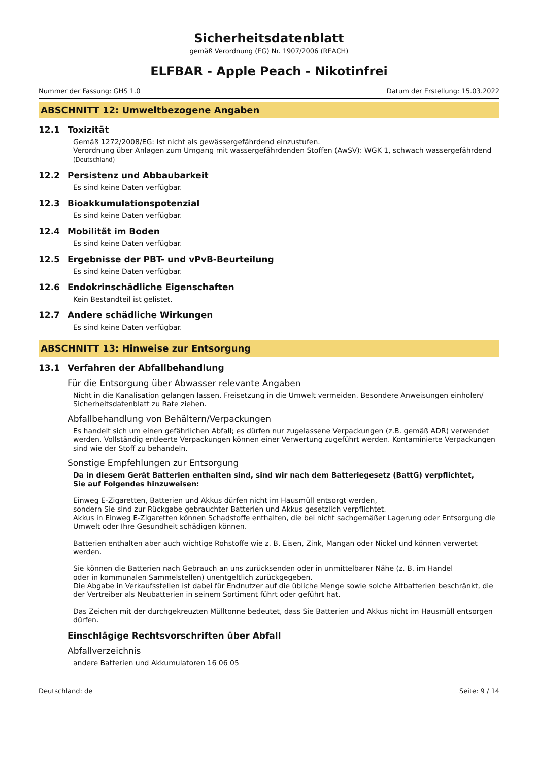Sicherheitsdatenblatt
gemäß Verordnung (EG) Nr. 1907/2006 (REACH)
ELFBAR - Apple Peach - Nikotinfrei
Nummer der Fassung: GHS 1.0 Datum der Erstellung: 15.03.2022
ABSCHNITT 12: Umweltbezogene Angaben
12.1 Toxizität
Gemäß 1272/2008/EG: Ist nicht als gewässergefährdend einzustufen.
Verordnung über Anlagen zum Umgang mit wassergefährdenden Stoffen (AwSV): WGK 1, schwach wassergefährdend (Deutschland)
12.2 Persistenz und Abbaubarkeit
Es sind keine Daten verfügbar.
12.3 Bioakkumulationspotenzial
Es sind keine Daten verfügbar.
12.4 Mobilität im Boden
Es sind keine Daten verfügbar.
12.5 Ergebnisse der PBT- und vPvB-Beurteilung
Es sind keine Daten verfügbar.
12.6 Endokrinschädliche Eigenschaften
Kein Bestandteil ist gelistet.
12.7 Andere schädliche Wirkungen
Es sind keine Daten verfügbar.
ABSCHNITT 13: Hinweise zur Entsorgung
13.1 Verfahren der Abfallbehandlung
Für die Entsorgung über Abwasser relevante Angaben
Nicht in die Kanalisation gelangen lassen. Freisetzung in die Umwelt vermeiden. Besondere Anweisungen einholen/ Sicherheitsdatenblatt zu Rate ziehen.
Abfallbehandlung von Behältern/Verpackungen
Es handelt sich um einen gefährlichen Abfall; es dürfen nur zugelassene Verpackungen (z.B. gemäß ADR) verwendet werden. Vollständig entleerte Verpackungen können einer Verwertung zugeführt werden. Kontaminierte Verpackungen sind wie der Stoff zu behandeln.
Sonstige Empfehlungen zur Entsorgung
Da in diesem Gerät Batterien enthalten sind, sind wir nach dem Batteriegesetz (BattG) verpflichtet,
Sie auf Folgendes hinzuweisen:
Einweg E-Zigaretten, Batterien und Akkus dürfen nicht im Hausmüll entsorgt werden,
sondern Sie sind zur Rückgabe gebrauchter Batterien und Akkus gesetzlich verpflichtet.
Akkus in Einweg E-Zigaretten können Schadstoffe enthalten, die bei nicht sachgemäßer Lagerung oder Entsorgung die Umwelt oder Ihre Gesundheit schädigen können.
Batterien enthalten aber auch wichtige Rohstoffe wie z. B. Eisen, Zink, Mangan oder Nickel und können verwertet werden.
Sie können die Batterien nach Gebrauch an uns zurücksenden oder in unmittelbarer Nähe (z. B. im Handel
oder in kommunalen Sammelstellen) unentgeltlich zurückgegeben.
Die Abgabe in Verkaufsstellen ist dabei für Endnutzer auf die übliche Menge sowie solche Altbatterien beschränkt, die der Vertreiber als Neubatterien in seinem Sortiment führt oder geführt hat.
Das Zeichen mit der durchgekreuzten Mülltonne bedeutet, dass Sie Batterien und Akkus nicht im Hausmüll entsorgen dürfen.
Einschlägige Rechtsvorschriften über Abfall
Abfallverzeichnis
andere Batterien und Akkumulatoren 16 06 05
Deutschland: de Seite: 9 / 14